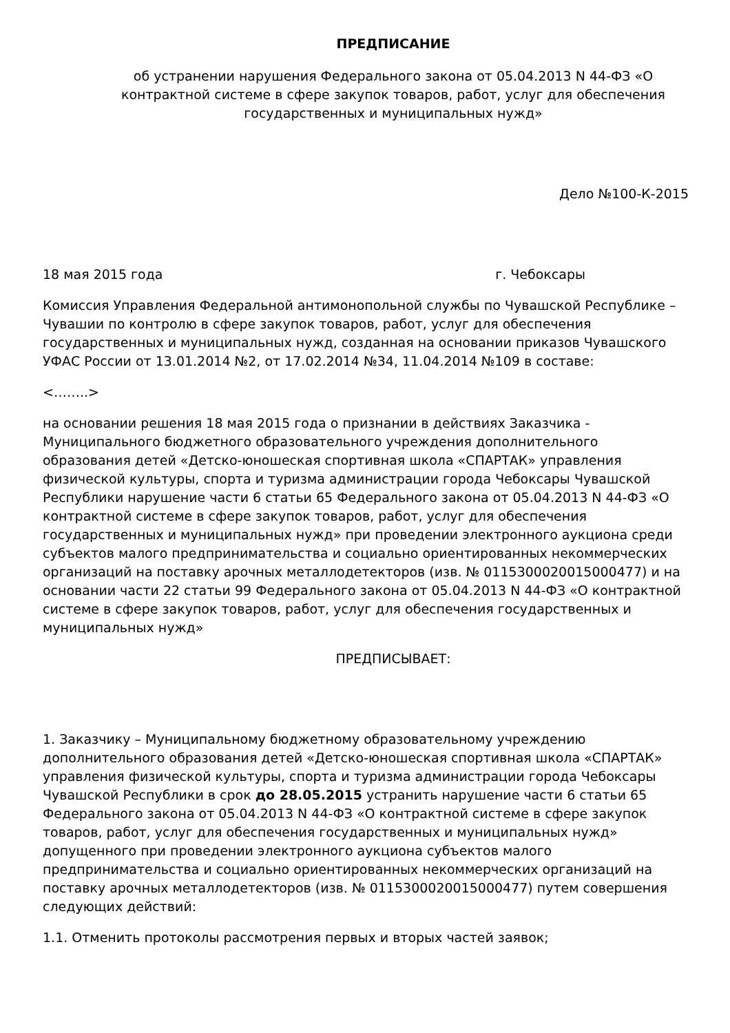ПРЕДПИСАНИЕ
об устранении нарушения Федерального закона от 05.04.2013 N 44-ФЗ «О контрактной системе в сфере закупок товаров, работ, услуг для обеспечения государственных и муниципальных нужд»
Дело №100-К-2015
18 мая 2015 года г. Чебоксары
Комиссия Управления Федеральной антимонопольной службы по Чувашской Республике – Чувашии по контролю в сфере закупок товаров, работ, услуг для обеспечения государственных и муниципальных нужд, созданная на основании приказов Чувашского УФАС России от 13.01.2014 №2, от 17.02.2014 №34, 11.04.2014 №109 в составе:
<……..>
на основании решения 18 мая 2015 года о признании в действиях Заказчика - Муниципального бюджетного образовательного учреждения дополнительного образования детей «Детско-юношеская спортивная школа «СПАРТАК» управления физической культуры, спорта и туризма администрации города Чебоксары Чувашской Республики нарушение части 6 статьи 65 Федерального закона от 05.04.2013 N 44-ФЗ «О контрактной системе в сфере закупок товаров, работ, услуг для обеспечения государственных и муниципальных нужд» при проведении электронного аукциона среди субъектов малого предпринимательства и социально ориентированных некоммерческих организаций на поставку арочных металлодетекторов (изв. № 0115300020015000477) и на основании части 22 статьи 99 Федерального закона от 05.04.2013 N 44-ФЗ «О контрактной системе в сфере закупок товаров, работ, услуг для обеспечения государственных и муниципальных нужд»
ПРЕДПИСЫВАЕТ:
1. Заказчику – Муниципальному бюджетному образовательному учреждению дополнительного образования детей «Детско-юношеская спортивная школа «СПАРТАК» управления физической культуры, спорта и туризма администрации города Чебоксары Чувашской Республики в срок до 28.05.2015 устранить нарушение части 6 статьи 65 Федерального закона от 05.04.2013 N 44-ФЗ «О контрактной системе в сфере закупок товаров, работ, услуг для обеспечения государственных и муниципальных нужд» допущенного при проведении электронного аукциона субъектов малого предпринимательства и социально ориентированных некоммерческих организаций на поставку арочных металлодетекторов (изв. № 0115300020015000477) путем совершения следующих действий:
1.1. Отменить протоколы рассмотрения первых и вторых частей заявок;